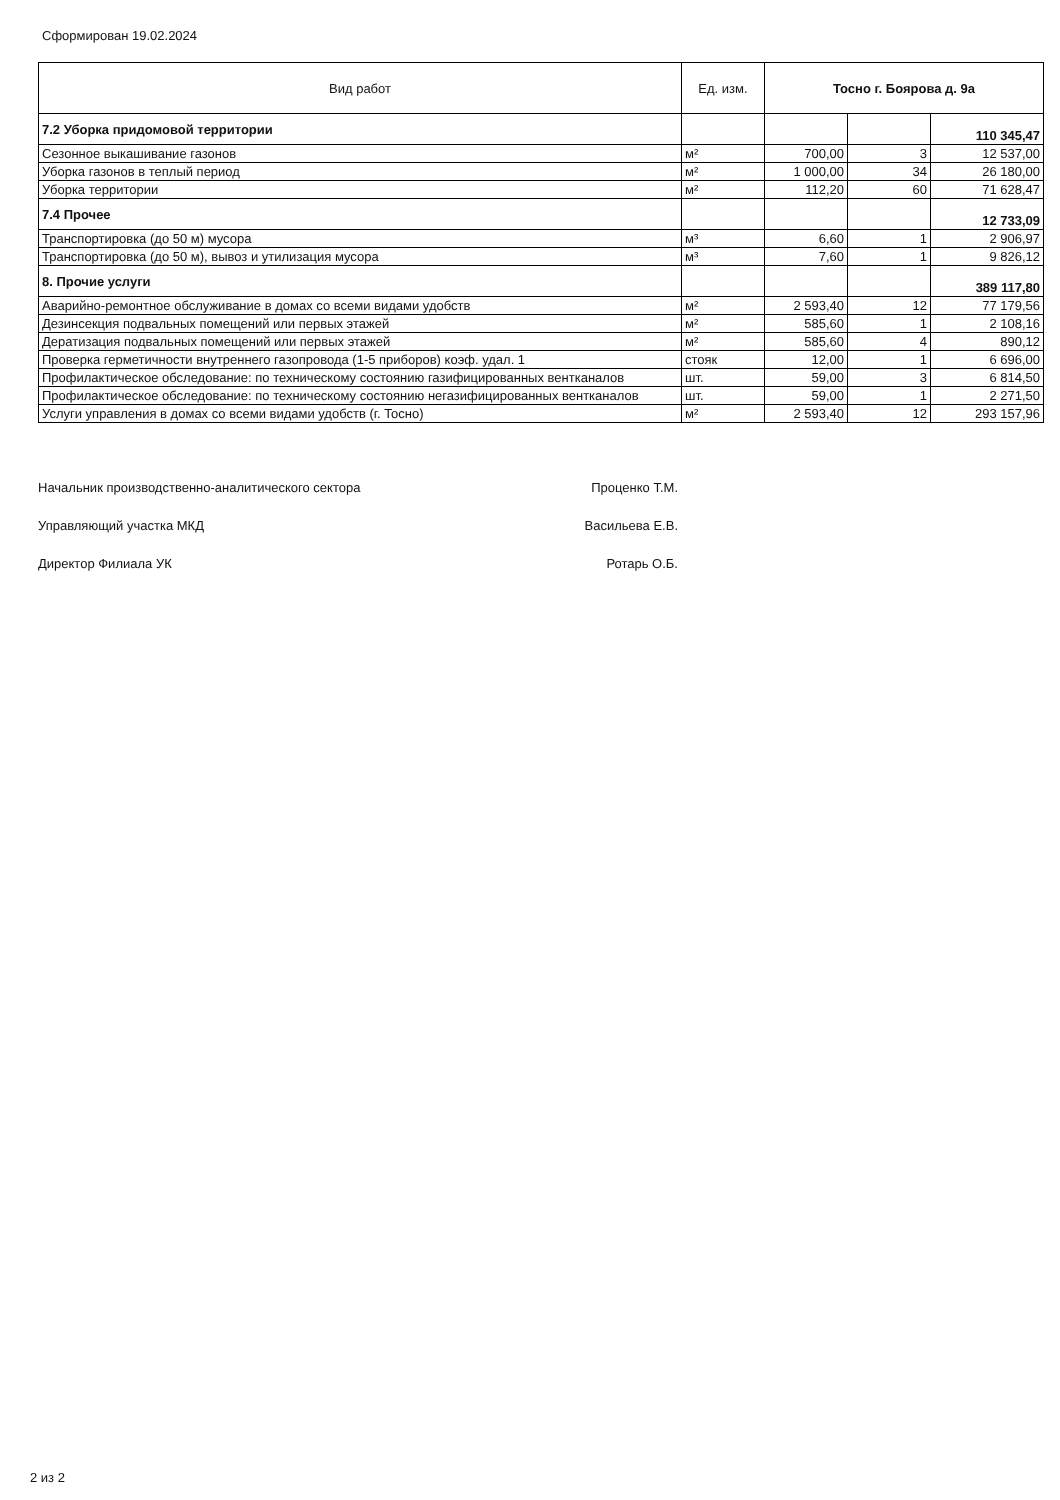Сформирован 19.02.2024
| Вид работ | Ед. изм. | Тосно г. Боярова д. 9а | | |
| --- | --- | --- | --- | --- |
| 7.2 Уборка придомовой территории | | | | 110 345,47 |
| Сезонное выкашивание газонов | м² | 700,00 | 3 | 12 537,00 |
| Уборка газонов в теплый период | м² | 1 000,00 | 34 | 26 180,00 |
| Уборка территории | м² | 112,20 | 60 | 71 628,47 |
| 7.4 Прочее | | | | 12 733,09 |
| Транспортировка (до 50 м) мусора | м³ | 6,60 | 1 | 2 906,97 |
| Транспортировка (до 50 м), вывоз и утилизация мусора | м³ | 7,60 | 1 | 9 826,12 |
| 8. Прочие услуги | | | | 389 117,80 |
| Аварийно-ремонтное обслуживание в домах со всеми видами удобств | м² | 2 593,40 | 12 | 77 179,56 |
| Дезинсекция подвальных помещений или первых этажей | м² | 585,60 | 1 | 2 108,16 |
| Дератизация подвальных помещений или первых этажей | м² | 585,60 | 4 | 890,12 |
| Проверка герметичности внутреннего газопровода (1-5 приборов) коэф. удал. 1 | стояк | 12,00 | 1 | 6 696,00 |
| Профилактическое обследование: по техническому состоянию газифицированных вентканалов | шт. | 59,00 | 3 | 6 814,50 |
| Профилактическое обследование: по техническому состоянию негазифицированных вентканалов | шт. | 59,00 | 1 | 2 271,50 |
| Услуги управления в домах со всеми видами удобств (г. Тосно) | м² | 2 593,40 | 12 | 293 157,96 |
Начальник производственно-аналитического сектора Проценко Т.М.
Управляющий участка МКД Васильева Е.В.
Директор Филиала УК Ротарь О.Б.
2 из 2